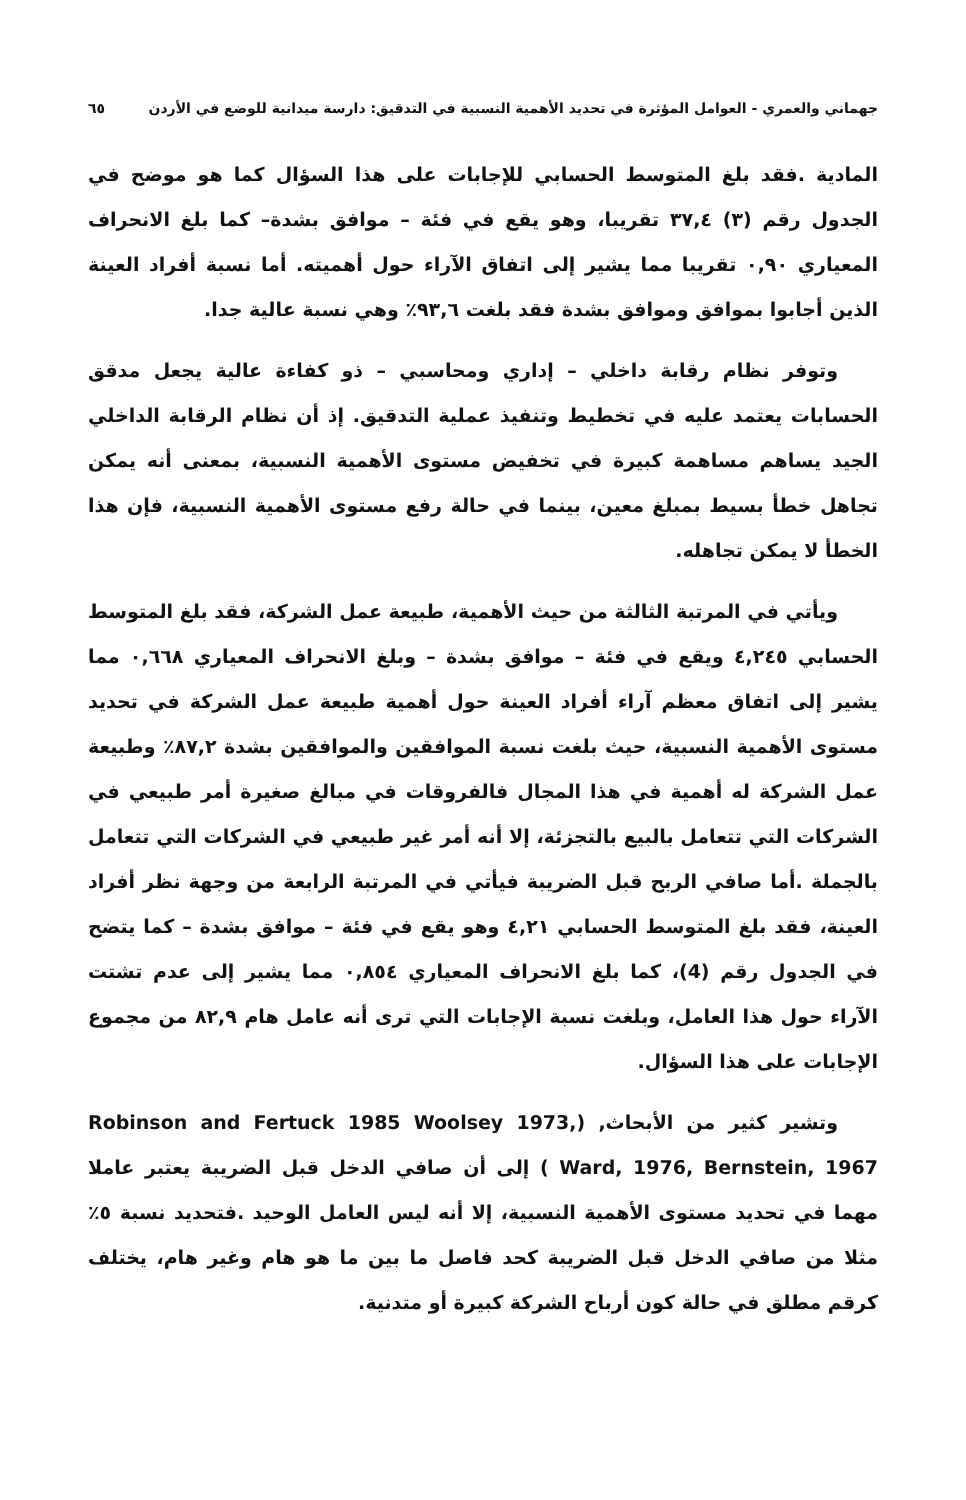جهماني والعمري - العوامل المؤثرة في تحديد الأهمية النسبية في التدقيق: دارسة ميدانية للوضع في الأردن ٦٥
المادية .فقد بلغ المتوسط الحسابي للإجابات على هذا السؤال كما هو موضح في الجدول رقم (٣) ٣٧,٤ تقريبا، وهو يقع في فئة – موافق بشدة– كما بلغ الانحراف المعياري ٠,٩٠ تقريبا مما يشير إلى اتفاق الآراء حول أهميته. أما نسبة أفراد العينة الذين أجابوا بموافق وموافق بشدة فقد بلغت ٩٣,٦٪ وهي نسبة عالية جدا.
وتوفر نظام رقابة داخلي – إداري ومحاسبي – ذو كفاءة عالية يجعل مدقق الحسابات يعتمد عليه في تخطيط وتنفيذ عملية التدقيق. إذ أن نظام الرقابة الداخلي الجيد يساهم مساهمة كبيرة في تخفيض مستوى الأهمية النسبية، بمعنى أنه يمكن تجاهل خطأ بسيط بمبلغ معين، بينما في حالة رفع مستوى الأهمية النسبية، فإن هذا الخطأ لا يمكن تجاهله.
ويأتي في المرتبة الثالثة من حيث الأهمية، طبيعة عمل الشركة، فقد بلغ المتوسط الحسابي ٤,٢٤٥ ويقع في فئة – موافق بشدة – وبلغ الانحراف المعياري ٠,٦٦٨ مما يشير إلى اتفاق معظم آراء أفراد العينة حول أهمية طبيعة عمل الشركة في تحديد مستوى الأهمية النسبية، حيث بلغت نسبة الموافقين والموافقين بشدة ٨٧,٢٪ وطبيعة عمل الشركة له أهمية في هذا المجال فالفروقات في مبالغ صغيرة أمر طبيعي في الشركات التي تتعامل بالبيع بالتجزئة، إلا أنه أمر غير طبيعي في الشركات التي تتعامل بالجملة .أما صافي الربح قبل الضريبة فيأتي في المرتبة الرابعة من وجهة نظر أفراد العينة، فقد بلغ المتوسط الحسابي ٤,٢١ وهو يقع في فئة – موافق بشدة – كما يتضح في الجدول رقم (4)، كما بلغ الانحراف المعياري ٠,٨٥٤ مما يشير إلى عدم تشتت الآراء حول هذا العامل، وبلغت نسبة الإجابات التي ترى أنه عامل هام ٨٢,٩ من مجموع الإجابات على هذا السؤال.
وتشير كثير من الأبحاث, (Robinson and Fertuck 1985 Woolsey 1973, Ward, 1976, Bernstein, 1967 ) إلى أن صافي الدخل قبل الضريبة يعتبر عاملا مهما في تحديد مستوى الأهمية النسبية، إلا أنه ليس العامل الوحيد .فتحديد نسبة ٥٪ مثلا من صافي الدخل قبل الضريبة كحد فاصل ما بين ما هو هام وغير هام، يختلف كرقم مطلق في حالة كون أرباح الشركة كبيرة أو متدنية.